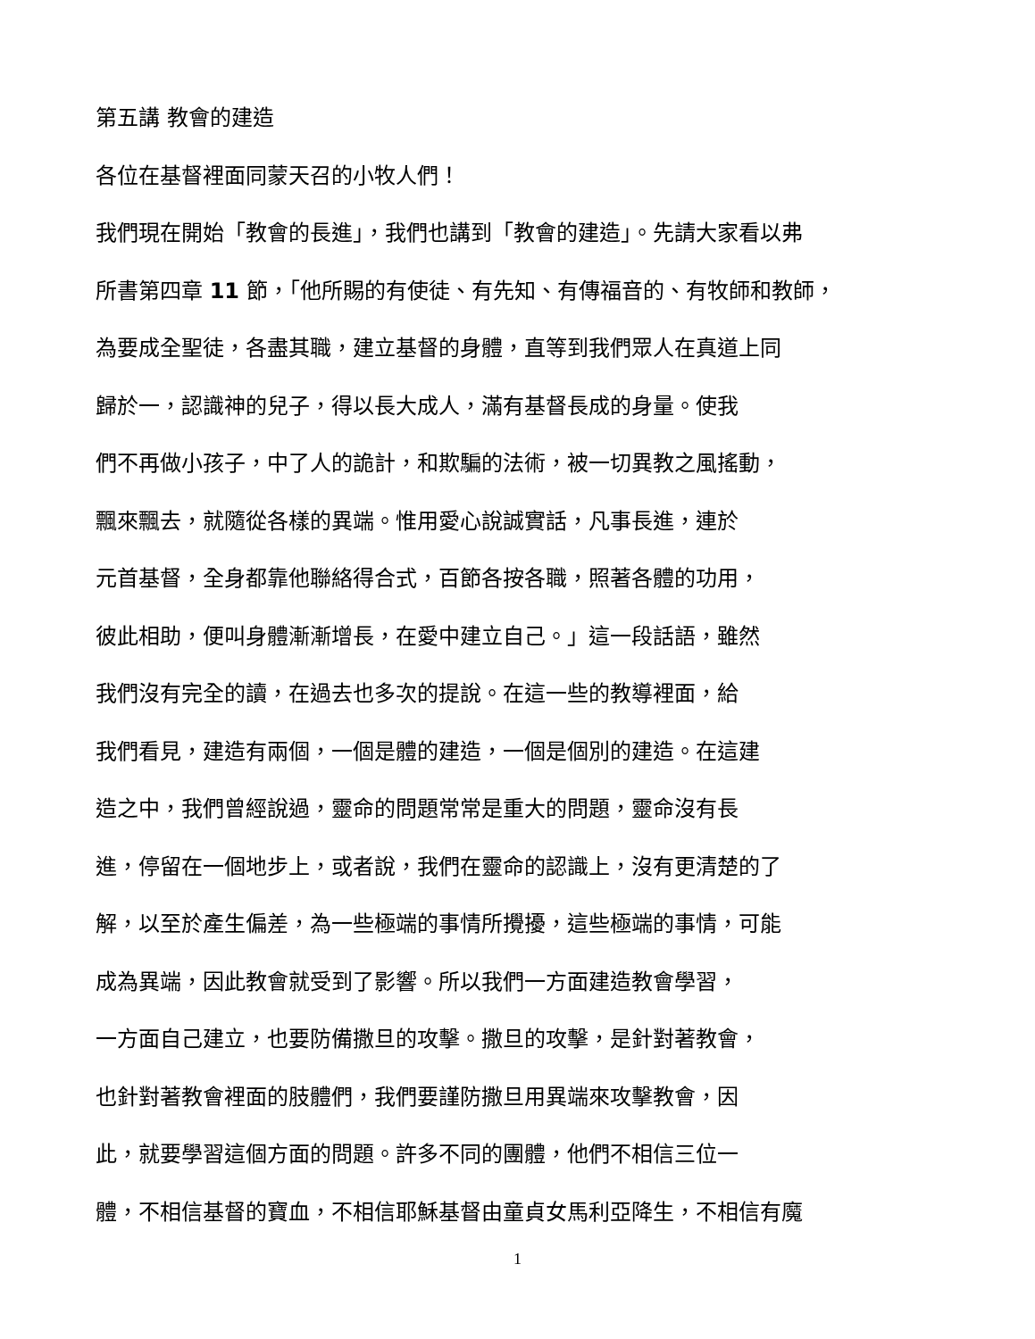第五講 教會的建造
各位在基督裡面同蒙天召的小牧人們！
我們現在開始「教會的長進」，我們也講到「教會的建造」。先請大家看以弗
所書第四章 11 節，「他所賜的有使徒、有先知、有傳福音的、有牧師和教師，
為要成全聖徒，各盡其職，建立基督的身體，直等到我們眾人在真道上同
歸於一，認識神的兒子，得以長大成人，滿有基督長成的身量。使我
們不再做小孩子，中了人的詭計，和欺騙的法術，被一切異教之風搖動，
飄來飄去，就隨從各樣的異端。惟用愛心說誠實話，凡事長進，連於
元首基督，全身都靠他聯絡得合式，百節各按各職，照著各體的功用，
彼此相助，便叫身體漸漸增長，在愛中建立自己。」這一段話語，雖然
我們沒有完全的讀，在過去也多次的提說。在這一些的教導裡面，給
我們看見，建造有兩個，一個是體的建造，一個是個別的建造。在這建
造之中，我們曾經說過，靈命的問題常常是重大的問題，靈命沒有長
進，停留在一個地步上，或者說，我們在靈命的認識上，沒有更清楚的了
解，以至於產生偏差，為一些極端的事情所攪擾，這些極端的事情，可能
成為異端，因此教會就受到了影響。所以我們一方面建造教會學習，
一方面自己建立，也要防備撒旦的攻擊。撒旦的攻擊，是針對著教會，
也針對著教會裡面的肢體們，我們要謹防撒旦用異端來攻擊教會，因
此，就要學習這個方面的問題。許多不同的團體，他們不相信三位一
體，不相信基督的寶血，不相信耶穌基督由童貞女馬利亞降生，不相信有魔
1